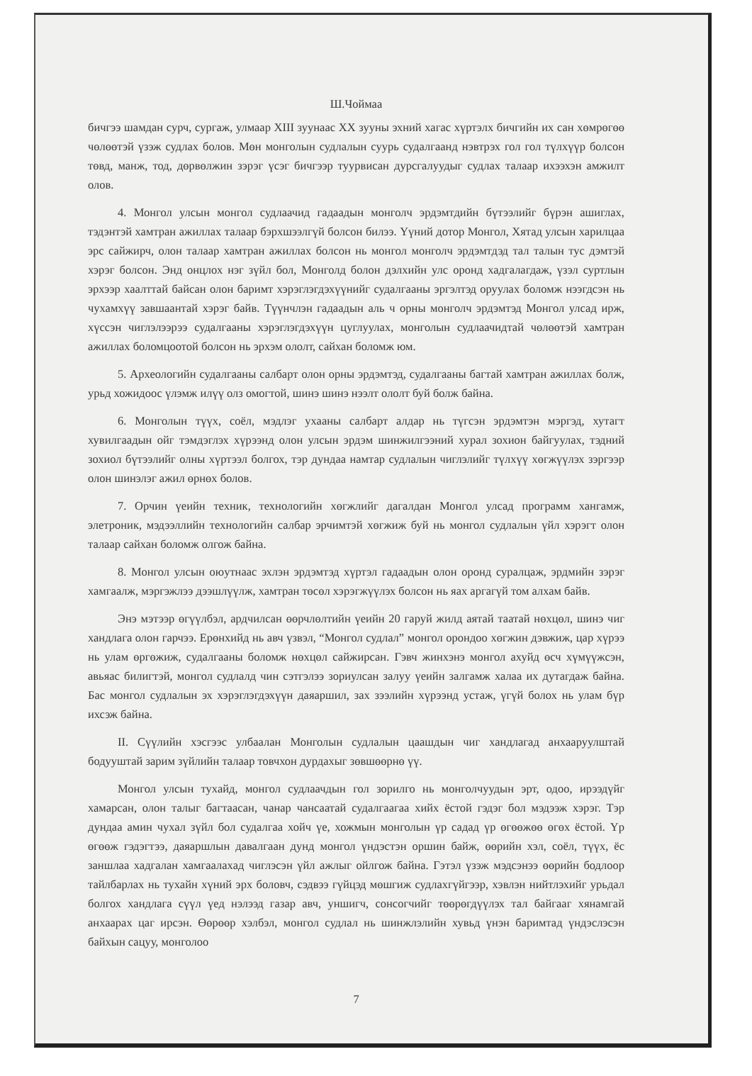Ш.Чоймаа
бичгээ шамдан сурч, сургаж, улмаар XIII зуунаас XX зууны эхний хагас хүртэлх бичгийн их сан хөмрөгөө чөлөөтэй үзэж судлах болов. Мөн монголын судлалын суурь судалгаанд нэвтрэх гол гол түлхүүр болсон төвд, манж, тод, дөрвөлжин зэрэг үсэг бичгээр туурвисан дурсгалуудыг судлах талаар ихээхэн амжилт олов.
4. Монгол улсын монгол судлаачид гадаадын монголч эрдэмтдийн бүтээлийг бүрэн ашиглах, тэдэнтэй хамтран ажиллах талаар бэрхшээлгүй болсон билээ. Үүний дотор Монгол, Хятад улсын харилцаа эрс сайжирч, олон талаар хамтран ажиллах болсон нь монгол монголч эрдэмтдэд тал талын тус дэмтэй хэрэг болсон. Энд онцлох нэг зүйл бол, Монголд болон дэлхийн улс оронд хадгалагдаж, үзэл суртлын эрхээр хаалттай байсан олон баримт хэрэглэгдэхүүнийг судалгааны эргэлтэд оруулах боломж нээгдсэн нь чухамхүү завшаантай хэрэг байв. Түүнчлэн гадаадын аль ч орны монголч эрдэмтэд Монгол улсад ирж, хүссэн чиглэлээрээ судалгааны хэрэглэгдэхүүн цуглуулах, монголын судлаачидтай чөлөөтэй хамтран ажиллах боломцоотой болсон нь эрхэм ололт, сайхан боломж юм.
5. Археологийн судалгааны салбарт олон орны эрдэмтэд, судалгааны багтай хамтран ажиллах болж, урьд хожидоос үлэмж илүү олз омогтой, шинэ шинэ нээлт ололт буй болж байна.
6. Монголын түүх, соёл, мэдлэг ухааны салбарт алдар нь түгсэн эрдэмтэн мэргэд, хутагт хувилгаадын ойг тэмдэглэх хүрээнд олон улсын эрдэм шинжилгээний хурал зохион байгуулах, тэдний зохиол бүтээлийг олны хүртээл болгох, тэр дундаа намтар судлалын чиглэлийг түлхүү хөгжүүлэх зэргээр олон шинэлэг ажил өрнөх болов.
7. Орчин үеийн техник, технологийн хөгжлийг дагалдан Монгол улсад программ хангамж, элетроник, мэдээллийн технологийн салбар эрчимтэй хөгжиж буй нь монгол судлалын үйл хэрэгт олон талаар сайхан боломж олгож байна.
8. Монгол улсын оюутнаас эхлэн эрдэмтэд хүртэл гадаадын олон оронд суралцаж, эрдмийн зэрэг хамгаалж, мэргэжлээ дээшлүүлж, хамтран төсөл хэрэгжүүлэх болсон нь яах аргагүй том алхам байв.
Энэ мэтээр өгүүлбэл, ардчилсан өөрчлөлтийн үеийн 20 гаруй жилд аятай таатай нөхцөл, шинэ чиг хандлага олон гарчээ. Ерөнхийд нь авч үзвэл, “Монгол судлал” монгол орондоо хөгжин дэвжиж, цар хүрээ нь улам өргөжиж, судалгааны боломж нөхцөл сайжирсан. Гэвч жинхэнэ монгол ахуйд өсч хүмүүжсэн, авьяас билигтэй, монгол судлалд чин сэтгэлээ зориулсан залуу үеийн залгамж халаа их дутагдаж байна. Бас монгол судлалын эх хэрэглэгдэхүүн даяаршил, зах зээлийн хүрээнд устаж, үгүй болох нь улам бүр ихсэж байна.
II. Сүүлийн хэсгээс улбаалан Монголын судлалын цаашдын чиг хандлагад анхааруулштай бодууштай зарим зүйлийн талаар товчхон дурдахыг зөвшөөрнө үү.
Монгол улсын тухайд, монгол судлаачдын гол зорилго нь монголчуудын эрт, одоо, ирээдүйг хамарсан, олон талыг багтаасан, чанар чансаатай судалгаагаа хийх ёстой гэдэг бол мэдээж хэрэг. Тэр дундаа амин чухал зүйл бол судалгаа хойч үе, хожмын монголын үр садад үр өгөөжөө өгөх ёстой. Үр өгөөж гэдэгтээ, даяаршлын давалгаан дунд монгол үндэстэн оршин байж, өөрийн хэл, соёл, түүх, ёс заншлаа хадгалан хамгаалахад чиглэсэн үйл ажлыг ойлгож байна. Гэтэл үзэж мэдсэнээ өөрийн бодлоор тайлбарлах нь тухайн хүний эрх боловч, сэдвээ гүйцэд мөшгиж судлахгүйгээр, хэвлэн нийтлэхийг урьдал болгох хандлага сүүл үед нэлээд газар авч, уншигч, сонсогчийг төөрөгдүүлэх тал байгааг хянамгай анхаарах цаг ирсэн. Өөрөөр хэлбэл, монгол судлал нь шинжлэлийн хувьд үнэн баримтад үндэслэсэн байхын сацуу, монголоо
7